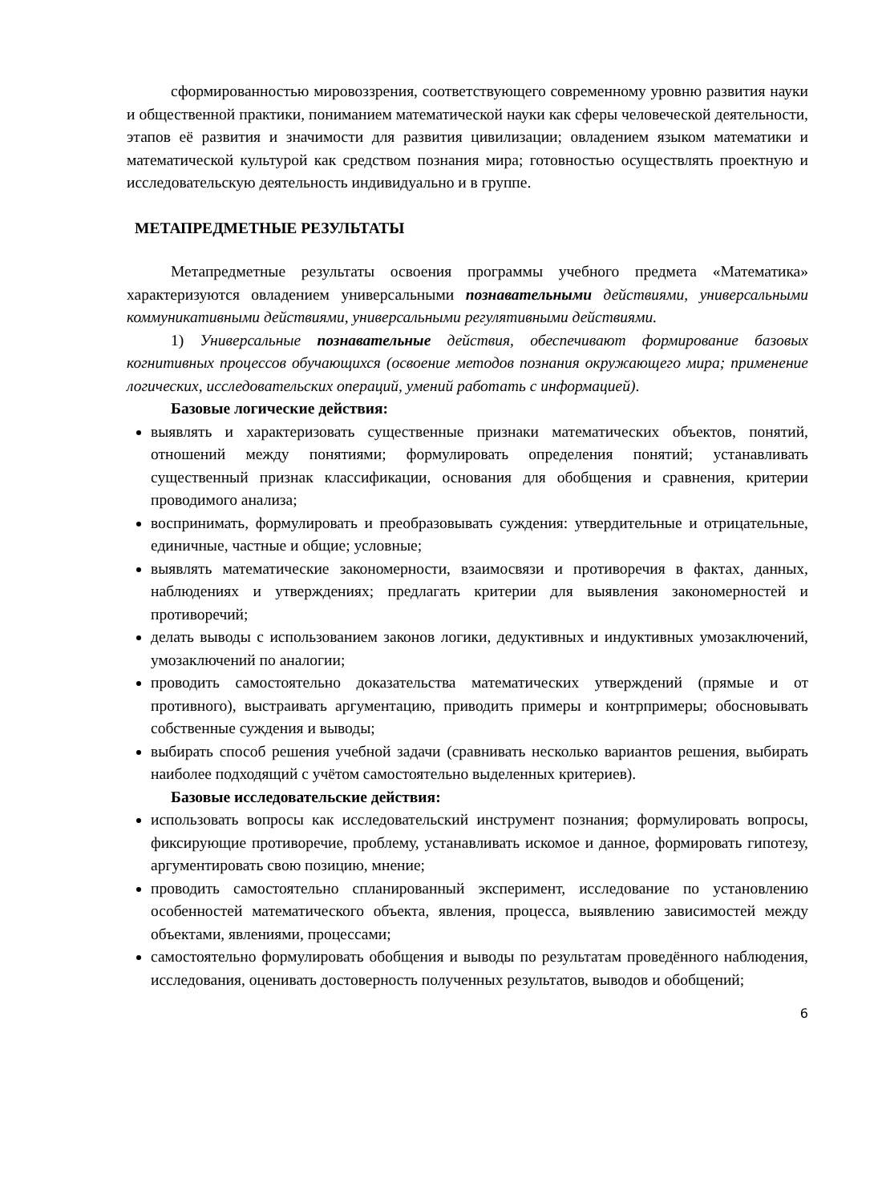сформированностью мировоззрения, соответствующего современному уровню развития науки и общественной практики, пониманием математической науки как сферы человеческой деятельности, этапов её развития и значимости для развития цивилизации; овладением языком математики и математической культурой как средством познания мира; готовностью осуществлять проектную и исследовательскую деятельность индивидуально и в группе.
МЕТАПРЕДМЕТНЫЕ РЕЗУЛЬТАТЫ
Метапредметные результаты освоения программы учебного предмета «Математика» характеризуются овладением универсальными познавательными действиями, универсальными коммуникативными действиями, универсальными регулятивными действиями.
1) Универсальные познавательные действия, обеспечивают формирование базовых когнитивных процессов обучающихся (освоение методов познания окружающего мира; применение логических, исследовательских операций, умений работать с информацией).
Базовые логические действия:
выявлять и характеризовать существенные признаки математических объектов, понятий, отношений между понятиями; формулировать определения понятий; устанавливать существенный признак классификации, основания для обобщения и сравнения, критерии проводимого анализа;
воспринимать, формулировать и преобразовывать суждения: утвердительные и отрицательные, единичные, частные и общие; условные;
выявлять математические закономерности, взаимосвязи и противоречия в фактах, данных, наблюдениях и утверждениях; предлагать критерии для выявления закономерностей и противоречий;
делать выводы с использованием законов логики, дедуктивных и индуктивных умозаключений, умозаключений по аналогии;
проводить самостоятельно доказательства математических утверждений (прямые и от противного), выстраивать аргументацию, приводить примеры и контрпримеры; обосновывать собственные суждения и выводы;
выбирать способ решения учебной задачи (сравнивать несколько вариантов решения, выбирать наиболее подходящий с учётом самостоятельно выделенных критериев).
Базовые исследовательские действия:
использовать вопросы как исследовательский инструмент познания; формулировать вопросы, фиксирующие противоречие, проблему, устанавливать искомое и данное, формировать гипотезу, аргументировать свою позицию, мнение;
проводить самостоятельно спланированный эксперимент, исследование по установлению особенностей математического объекта, явления, процесса, выявлению зависимостей между объектами, явлениями, процессами;
самостоятельно формулировать обобщения и выводы по результатам проведённого наблюдения, исследования, оценивать достоверность полученных результатов, выводов и обобщений;
6